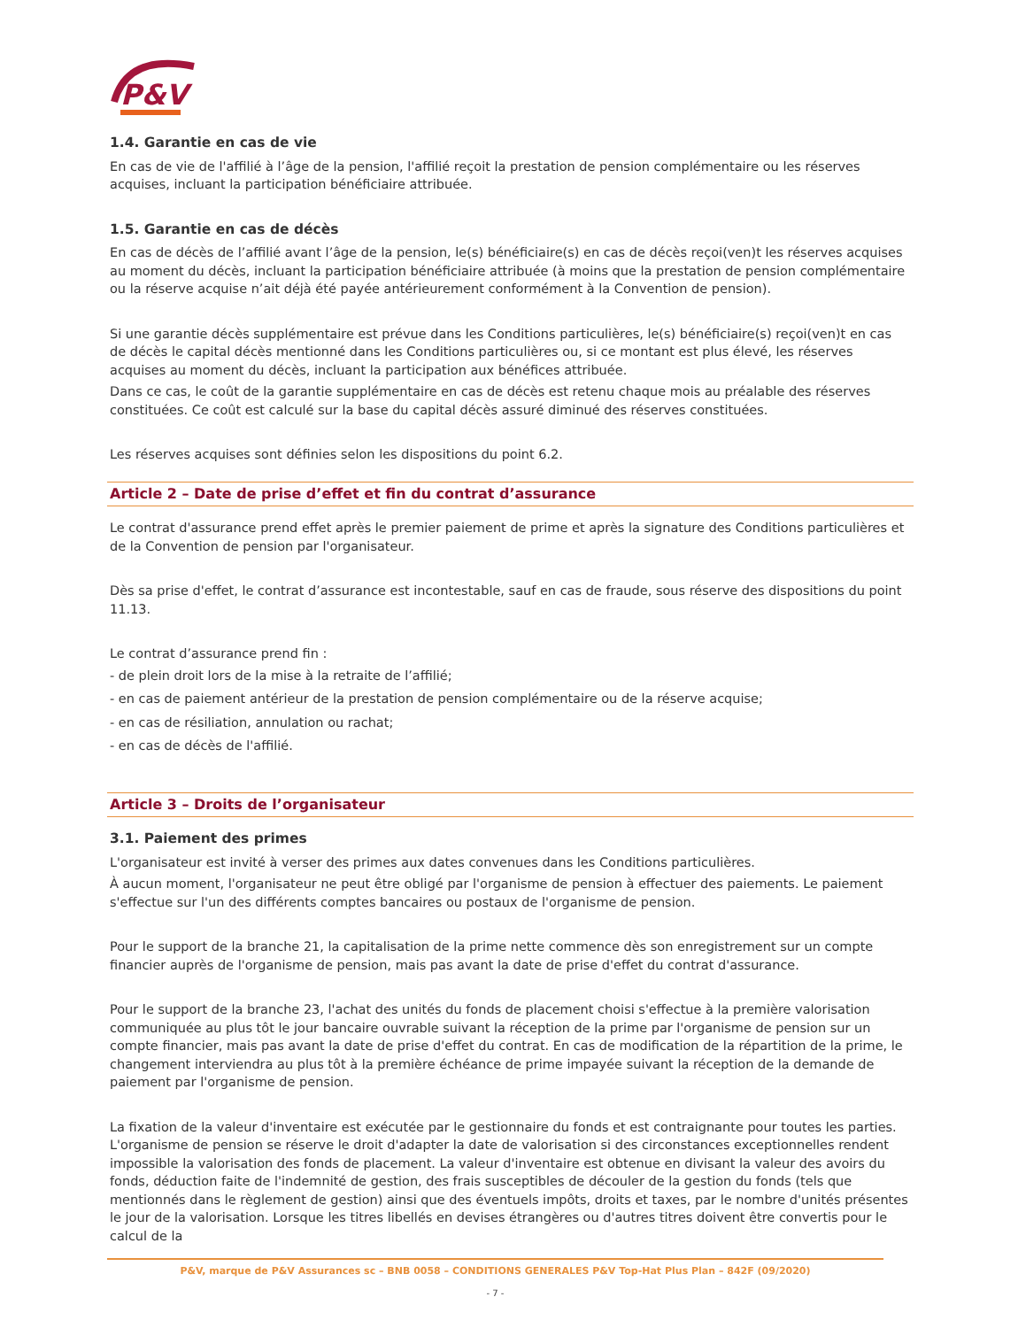P&V
1.4. Garantie en cas de vie
En cas de vie de l'affilié à l’âge de la pension, l'affilié reçoit la prestation de pension complémentaire ou les réserves acquises, incluant la participation bénéficiaire attribuée.
1.5. Garantie en cas de décès
En cas de décès de l’affilié avant l’âge de la pension, le(s) bénéficiaire(s) en cas de décès reçoi(ven)t les réserves acquises au moment du décès, incluant la participation bénéficiaire attribuée (à moins que la prestation de pension complémentaire ou la réserve acquise n’ait déjà été payée antérieurement conformément à la Convention de pension).
Si une garantie décès supplémentaire est prévue dans les Conditions particulières, le(s) bénéficiaire(s) reçoi(ven)t en cas de décès le capital décès mentionné dans les Conditions particulières ou, si ce montant est plus élevé, les réserves acquises au moment du décès, incluant la participation aux bénéfices attribuée.
Dans ce cas, le coût de la garantie supplémentaire en cas de décès est retenu chaque mois au préalable des réserves constituées. Ce coût est calculé sur la base du capital décès assuré diminué des réserves constituées.
Les réserves acquises sont définies selon les dispositions du point 6.2.
Article 2 – Date de prise d’effet et fin du contrat d’assurance
Le contrat d'assurance prend effet après le premier paiement de prime et après la signature des Conditions particulières et de la Convention de pension par l'organisateur.
Dès sa prise d'effet, le contrat d’assurance est incontestable, sauf en cas de fraude, sous réserve des dispositions du point 11.13.
Le contrat d’assurance prend fin :
- de plein droit lors de la mise à la retraite de l’affilié;
- en cas de paiement antérieur de la prestation de pension complémentaire ou de la réserve acquise;
- en cas de résiliation, annulation ou rachat;
- en cas de décès de l'affilié.
Article 3 – Droits de l’organisateur
3.1. Paiement des primes
L'organisateur est invité à verser des primes aux dates convenues dans les Conditions particulières.
À aucun moment, l'organisateur ne peut être obligé par l'organisme de pension à effectuer des paiements. Le paiement s'effectue sur l'un des différents comptes bancaires ou postaux de l'organisme de pension.
Pour le support de la branche 21, la capitalisation de la prime nette commence dès son enregistrement sur un compte financier auprès de l'organisme de pension, mais pas avant la date de prise d'effet du contrat d'assurance.
Pour le support de la branche 23, l'achat des unités du fonds de placement choisi s'effectue à la première valorisation communiquée au plus tôt le jour bancaire ouvrable suivant la réception de la prime par l'organisme de pension sur un compte financier, mais pas avant la date de prise d'effet du contrat. En cas de modification de la répartition de la prime, le changement interviendra au plus tôt à la première échéance de prime impayée suivant la réception de la demande de paiement par l'organisme de pension.
La fixation de la valeur d'inventaire est exécutée par le gestionnaire du fonds et est contraignante pour toutes les parties. L'organisme de pension se réserve le droit d'adapter la date de valorisation si des circonstances exceptionnelles rendent impossible la valorisation des fonds de placement. La valeur d'inventaire est obtenue en divisant la valeur des avoirs du fonds, déduction faite de l'indemnité de gestion, des frais susceptibles de découler de la gestion du fonds (tels que mentionnés dans le règlement de gestion) ainsi que des éventuels impôts, droits et taxes, par le nombre d'unités présentes le jour de la valorisation. Lorsque les titres libellés en devises étrangères ou d'autres titres doivent être convertis pour le calcul de la
P&V, marque de P&V Assurances sc – BNB 0058 – CONDITIONS GENERALES P&V Top-Hat Plus Plan – 842F (09/2020)
- 7 -